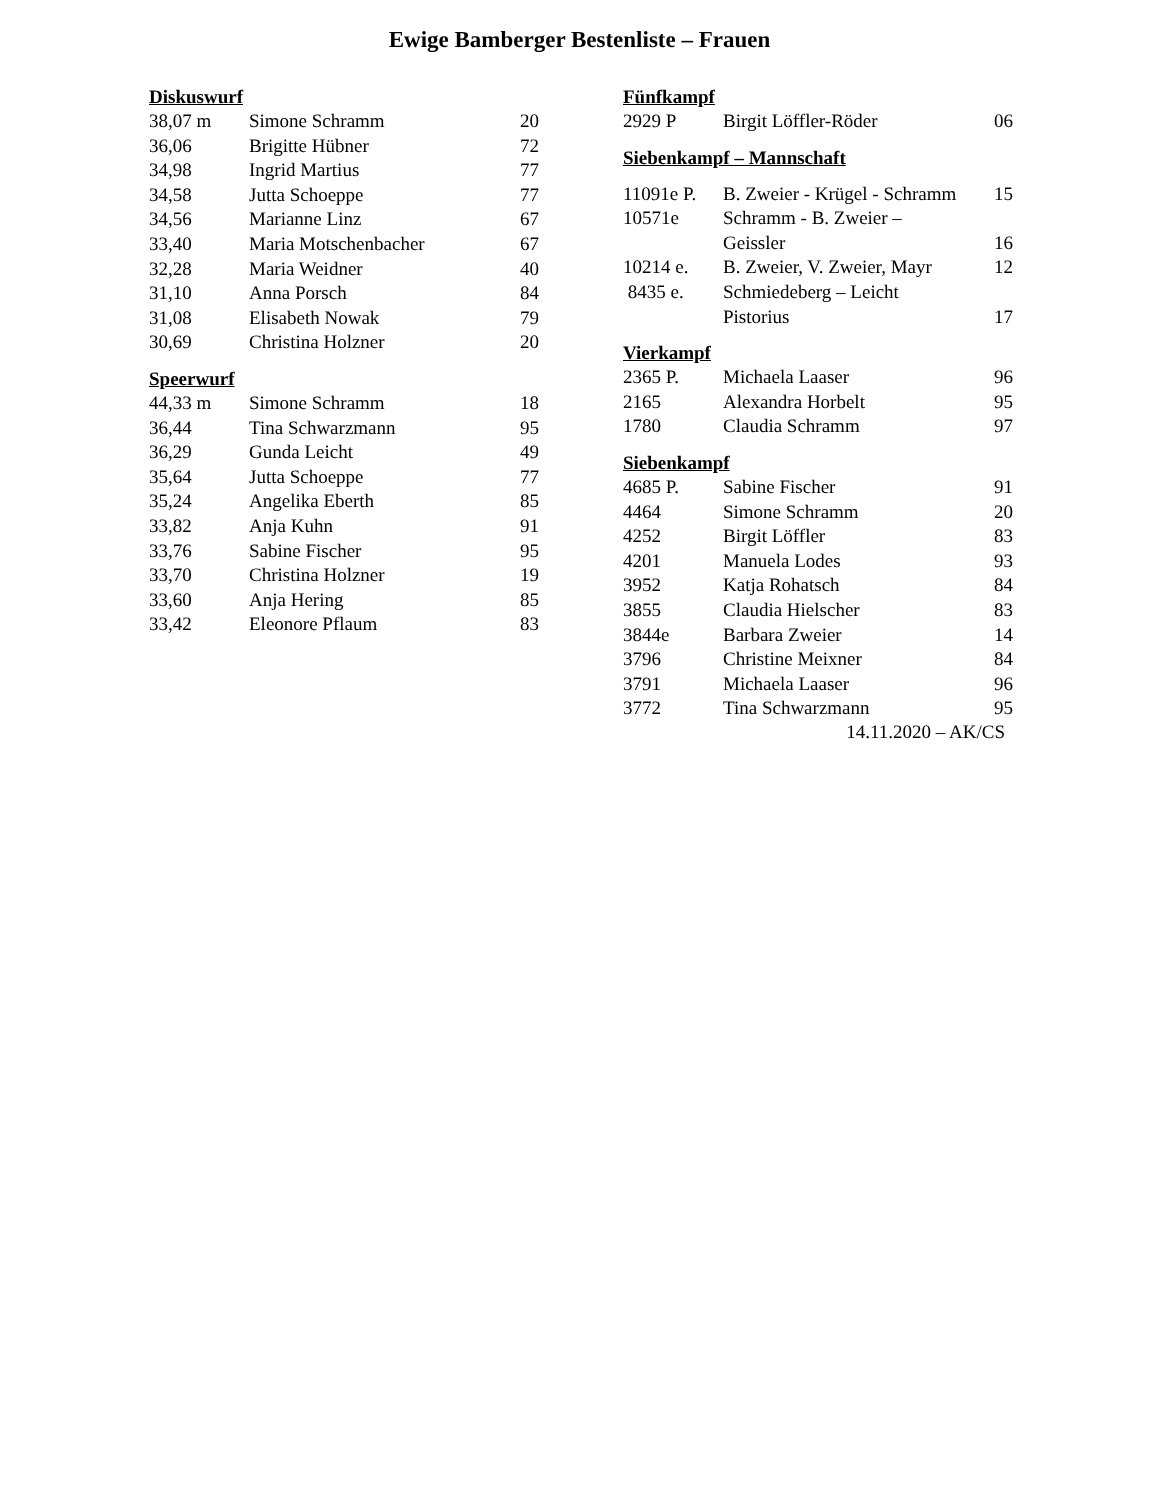Ewige Bamberger Bestenliste – Frauen
Diskuswurf
| 38,07 m | Simone Schramm | 20 |
| 36,06 | Brigitte Hübner | 72 |
| 34,98 | Ingrid Martius | 77 |
| 34,58 | Jutta Schoeppe | 77 |
| 34,56 | Marianne Linz | 67 |
| 33,40 | Maria Motschenbacher | 67 |
| 32,28 | Maria Weidner | 40 |
| 31,10 | Anna Porsch | 84 |
| 31,08 | Elisabeth Nowak | 79 |
| 30,69 | Christina Holzner | 20 |
Speerwurf
| 44,33 m | Simone Schramm | 18 |
| 36,44 | Tina Schwarzmann | 95 |
| 36,29 | Gunda Leicht | 49 |
| 35,64 | Jutta Schoeppe | 77 |
| 35,24 | Angelika Eberth | 85 |
| 33,82 | Anja Kuhn | 91 |
| 33,76 | Sabine Fischer | 95 |
| 33,70 | Christina Holzner | 19 |
| 33,60 | Anja Hering | 85 |
| 33,42 | Eleonore Pflaum | 83 |
Fünfkampf
| 2929 P | Birgit Löffler-Röder | 06 |
Siebenkampf – Mannschaft
| 11091e P. | B. Zweier - Krügel - Schramm | 15 |
| 10571e | Schramm - B. Zweier – Geissler | 16 |
| 10214 e. | B. Zweier, V. Zweier, Mayr | 12 |
| 8435 e. | Schmiedeberg – Leicht Pistorius | 17 |
Vierkampf
| 2365 P. | Michaela Laaser | 96 |
| 2165 | Alexandra Horbelt | 95 |
| 1780 | Claudia Schramm | 97 |
Siebenkampf
| 4685 P. | Sabine Fischer | 91 |
| 4464 | Simone Schramm | 20 |
| 4252 | Birgit Löffler | 83 |
| 4201 | Manuela Lodes | 93 |
| 3952 | Katja Rohatsch | 84 |
| 3855 | Claudia Hielscher | 83 |
| 3844e | Barbara Zweier | 14 |
| 3796 | Christine Meixner | 84 |
| 3791 | Michaela Laaser | 96 |
| 3772 | Tina Schwarzmann | 95 |
14.11.2020 – AK/CS